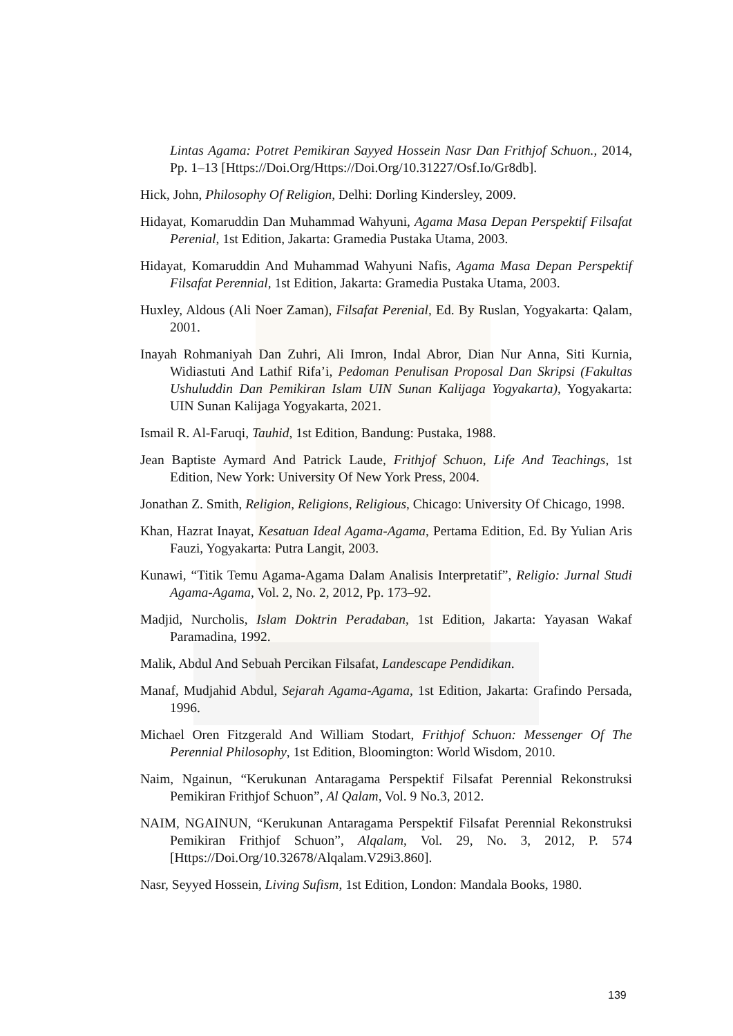Lintas Agama: Potret Pemikiran Sayyed Hossein Nasr Dan Frithjof Schuon., 2014, Pp. 1–13 [Https://Doi.Org/Https://Doi.Org/10.31227/Osf.Io/Gr8db].
Hick, John, Philosophy Of Religion, Delhi: Dorling Kindersley, 2009.
Hidayat, Komaruddin Dan Muhammad Wahyuni, Agama Masa Depan Perspektif Filsafat Perenial, 1st Edition, Jakarta: Gramedia Pustaka Utama, 2003.
Hidayat, Komaruddin And Muhammad Wahyuni Nafis, Agama Masa Depan Perspektif Filsafat Perennial, 1st Edition, Jakarta: Gramedia Pustaka Utama, 2003.
Huxley, Aldous (Ali Noer Zaman), Filsafat Perenial, Ed. By Ruslan, Yogyakarta: Qalam, 2001.
Inayah Rohmaniyah Dan Zuhri, Ali Imron, Indal Abror, Dian Nur Anna, Siti Kurnia, Widiastuti And Lathif Rifa’i, Pedoman Penulisan Proposal Dan Skripsi (Fakultas Ushuluddin Dan Pemikiran Islam UIN Sunan Kalijaga Yogyakarta), Yogyakarta: UIN Sunan Kalijaga Yogyakarta, 2021.
Ismail R. Al-Faruqi, Tauhid, 1st Edition, Bandung: Pustaka, 1988.
Jean Baptiste Aymard And Patrick Laude, Frithjof Schuon, Life And Teachings, 1st Edition, New York: University Of New York Press, 2004.
Jonathan Z. Smith, Religion, Religions, Religious, Chicago: University Of Chicago, 1998.
Khan, Hazrat Inayat, Kesatuan Ideal Agama-Agama, Pertama Edition, Ed. By Yulian Aris Fauzi, Yogyakarta: Putra Langit, 2003.
Kunawi, “Titik Temu Agama-Agama Dalam Analisis Interpretatif”, Religio: Jurnal Studi Agama-Agama, Vol. 2, No. 2, 2012, Pp. 173–92.
Madjid, Nurcholis, Islam Doktrin Peradaban, 1st Edition, Jakarta: Yayasan Wakaf Paramadina, 1992.
Malik, Abdul And Sebuah Percikan Filsafat, Landescape Pendidikan.
Manaf, Mudjahid Abdul, Sejarah Agama-Agama, 1st Edition, Jakarta: Grafindo Persada, 1996.
Michael Oren Fitzgerald And William Stodart, Frithjof Schuon: Messenger Of The Perennial Philosophy, 1st Edition, Bloomington: World Wisdom, 2010.
Naim, Ngainun, “Kerukunan Antaragama Perspektif Filsafat Perennial Rekonstruksi Pemikiran Frithjof Schuon”, Al Qalam, Vol. 9 No.3, 2012.
NAIM, NGAINUN, “Kerukunan Antaragama Perspektif Filsafat Perennial Rekonstruksi Pemikiran Frithjof Schuon”, Alqalam, Vol. 29, No. 3, 2012, P. 574 [Https://Doi.Org/10.32678/Alqalam.V29i3.860].
Nasr, Seyyed Hossein, Living Sufism, 1st Edition, London: Mandala Books, 1980.
139